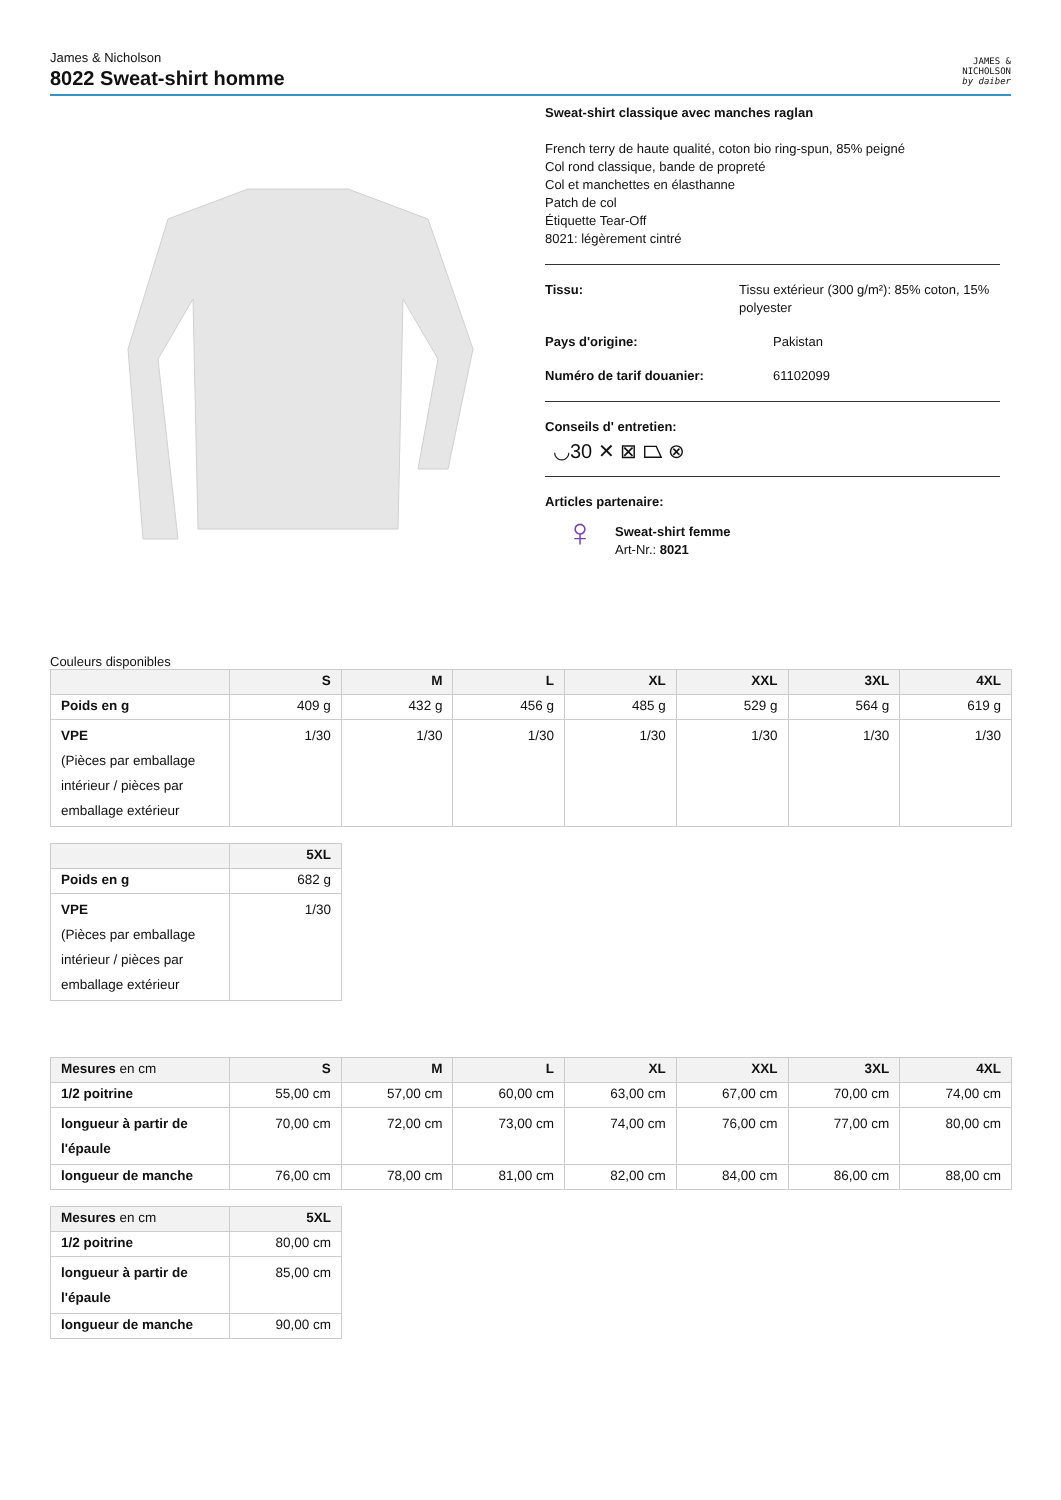James & Nicholson
8022 Sweat-shirt homme
JAMES &
NICHOLSON
by daiber
Sweat-shirt classique avec manches raglan
French terry de haute qualité, coton bio ring-spun, 85% peigné
Col rond classique, bande de propreté
Col et manchettes en élasthanne
Patch de col
Étiquette Tear-Off
8021: légèrement cintré
Tissu: Tissu extérieur (300 g/m²): 85% coton, 15% polyester
Pays d'origine: Pakistan
Numéro de tarif douanier: 61102099
Conseils d' entretien:
◡30 ✕ ⊠ ⏢ ⊗
Articles partenaire:
♀
Sweat-shirt femme
Art-Nr.: 8021
Couleurs disponibles
| | S | M | L | XL | XXL | 3XL | 4XL |
| --- | --- | --- | --- | --- | --- | --- | --- |
| Poids en g | 409 g | 432 g | 456 g | 485 g | 529 g | 564 g | 619 g |
| VPE (Pièces par emballage intérieur / pièces par emballage extérieur | 1/30 | 1/30 | 1/30 | 1/30 | 1/30 | 1/30 | 1/30 |
| | 5XL |
| --- | --- |
| Poids en g | 682 g |
| VPE (Pièces par emballage intérieur / pièces par emballage extérieur | 1/30 |
| Mesures en cm | S | M | L | XL | XXL | 3XL | 4XL |
| --- | --- | --- | --- | --- | --- | --- | --- |
| 1/2 poitrine | 55,00 cm | 57,00 cm | 60,00 cm | 63,00 cm | 67,00 cm | 70,00 cm | 74,00 cm |
| longueur à partir de l'épaule | 70,00 cm | 72,00 cm | 73,00 cm | 74,00 cm | 76,00 cm | 77,00 cm | 80,00 cm |
| longueur de manche | 76,00 cm | 78,00 cm | 81,00 cm | 82,00 cm | 84,00 cm | 86,00 cm | 88,00 cm |
| Mesures en cm | 5XL |
| --- | --- |
| 1/2 poitrine | 80,00 cm |
| longueur à partir de l'épaule | 85,00 cm |
| longueur de manche | 90,00 cm |